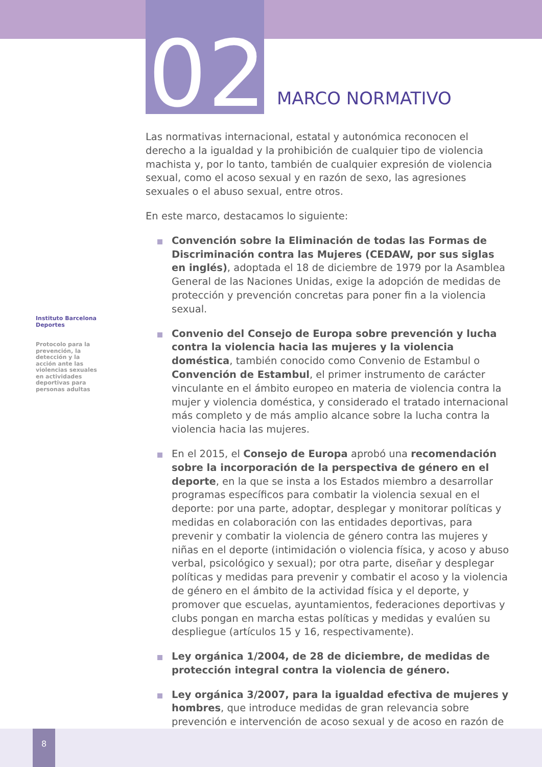02 MARCO NORMATIVO
Instituto Barcelona Deportes
Protocolo para la prevención, la detección y la acción ante las violencias sexuales en actividades deportivas para personas adultas
Las normativas internacional, estatal y autonómica reconocen el derecho a la igualdad y la prohibición de cualquier tipo de violencia machista y, por lo tanto, también de cualquier expresión de violencia sexual, como el acoso sexual y en razón de sexo, las agresiones sexuales o el abuso sexual, entre otros.
En este marco, destacamos lo siguiente:
Convención sobre la Eliminación de todas las Formas de Discriminación contra las Mujeres (CEDAW, por sus siglas en inglés), adoptada el 18 de diciembre de 1979 por la Asamblea General de las Naciones Unidas, exige la adopción de medidas de protección y prevención concretas para poner fin a la violencia sexual.
Convenio del Consejo de Europa sobre prevención y lucha contra la violencia hacia las mujeres y la violencia doméstica, también conocido como Convenio de Estambul o Convención de Estambul, el primer instrumento de carácter vinculante en el ámbito europeo en materia de violencia contra la mujer y violencia doméstica, y considerado el tratado internacional más completo y de más amplio alcance sobre la lucha contra la violencia hacia las mujeres.
En el 2015, el Consejo de Europa aprobó una recomendación sobre la incorporación de la perspectiva de género en el deporte, en la que se insta a los Estados miembro a desarrollar programas específicos para combatir la violencia sexual en el deporte: por una parte, adoptar, desplegar y monitorar políticas y medidas en colaboración con las entidades deportivas, para prevenir y combatir la violencia de género contra las mujeres y niñas en el deporte (intimidación o violencia física, y acoso y abuso verbal, psicológico y sexual); por otra parte, diseñar y desplegar políticas y medidas para prevenir y combatir el acoso y la violencia de género en el ámbito de la actividad física y el deporte, y promover que escuelas, ayuntamientos, federaciones deportivas y clubs pongan en marcha estas políticas y medidas y evalúen su despliegue (artículos 15 y 16, respectivamente).
Ley orgánica 1/2004, de 28 de diciembre, de medidas de protección integral contra la violencia de género.
Ley orgánica 3/2007, para la igualdad efectiva de mujeres y hombres, que introduce medidas de gran relevancia sobre prevención e intervención de acoso sexual y de acoso en razón de
8